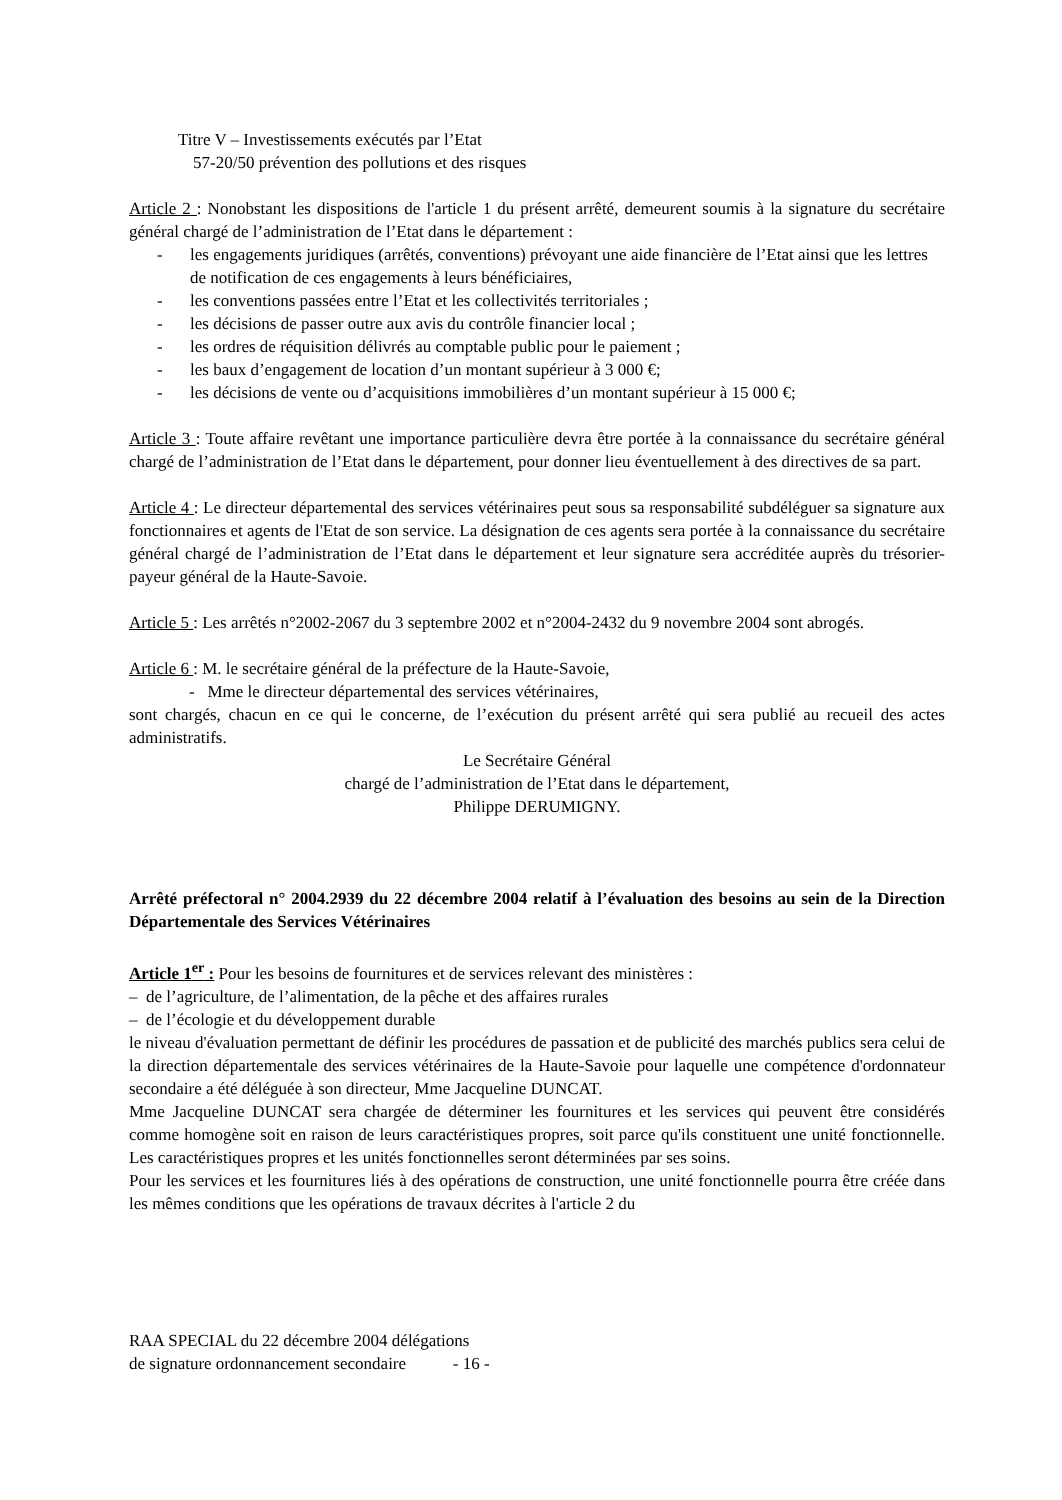Titre V – Investissements exécutés par l’Etat
57-20/50 prévention des pollutions et des risques
Article 2 : Nonobstant les dispositions de l'article 1 du présent arrêté, demeurent soumis à la signature du secrétaire général chargé de l’administration de l’Etat dans le département :
- les engagements juridiques (arrêtés, conventions) prévoyant une aide financière de l’Etat ainsi que les lettres de notification de ces engagements à leurs bénéficiaires,
- les conventions passées entre l’Etat et les collectivités territoriales ;
- les décisions de passer outre aux avis du contrôle financier local ;
- les ordres de réquisition délivrés au comptable public pour le paiement ;
- les baux d’engagement de location d’un montant supérieur à 3 000 €;
- les décisions de vente ou d’acquisitions immobilières d’un montant supérieur à 15 000 €;
Article 3 : Toute affaire revêtant une importance particulière devra être portée à la connaissance du secrétaire général chargé de l’administration de l’Etat dans le département, pour donner lieu éventuellement à des directives de sa part.
Article 4 : Le directeur départemental des services vétérinaires peut sous sa responsabilité subdéléguer sa signature aux fonctionnaires et agents de l'Etat de son service. La désignation de ces agents sera portée à la connaissance du secrétaire général chargé de l’administration de l’Etat dans le département et leur signature sera accréditée auprès du trésorier-payeur général de la Haute-Savoie.
Article 5 : Les arrêtés n°2002-2067 du 3 septembre 2002 et n°2004-2432 du 9 novembre 2004 sont abrogés.
Article 6 : M. le secrétaire général de la préfecture de la Haute-Savoie,
- Mme le directeur départemental des services vétérinaires,
sont chargés, chacun en ce qui le concerne, de l’exécution du présent arrêté qui sera publié au recueil des actes administratifs.
Le Secrétaire Général
chargé de l’administration de l’Etat dans le département,
Philippe DERUMIGNY.
Arrêté préfectoral n° 2004.2939 du 22 décembre 2004 relatif à l’évaluation des besoins au sein de la Direction Départementale des Services Vétérinaires
Article 1<sup>er</sup> : Pour les besoins de fournitures et de services relevant des ministères :
– de l’agriculture, de l’alimentation, de la pêche et des affaires rurales
– de l’écologie et du développement durable
le niveau d'évaluation permettant de définir les procédures de passation et de publicité des marchés publics sera celui de la direction départementale des services vétérinaires de la Haute-Savoie pour laquelle une compétence d'ordonnateur secondaire a été déléguée à son directeur, Mme Jacqueline DUNCAT.
Mme Jacqueline DUNCAT sera chargée de déterminer les fournitures et les services qui peuvent être considérés comme homogène soit en raison de leurs caractéristiques propres, soit parce qu'ils constituent une unité fonctionnelle. Les caractéristiques propres et les unités fonctionnelles seront déterminées par ses soins.
Pour les services et les fournitures liés à des opérations de construction, une unité fonctionnelle pourra être créée dans les mêmes conditions que les opérations de travaux décrites à l'article 2 du
RAA SPECIAL du 22 décembre 2004 délégations
de signature ordonnancement secondaire - 16 -